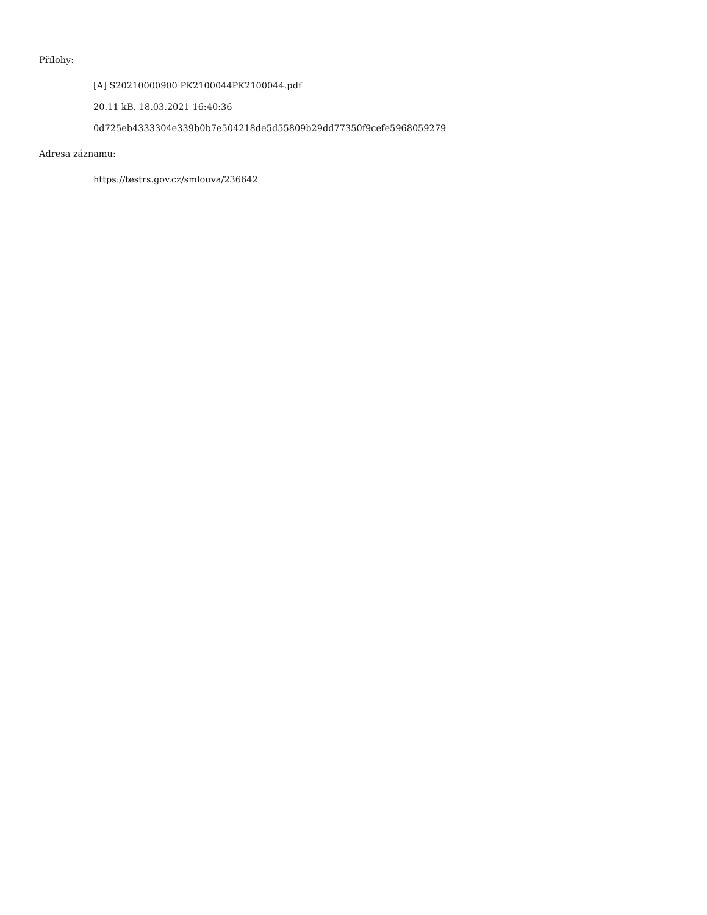Přílohy:
[A] S20210000900 PK2100044PK2100044.pdf
20.11 kB, 18.03.2021 16:40:36
0d725eb4333304e339b0b7e504218de5d55809b29dd77350f9cefe5968059279
Adresa záznamu:
https://testrs.gov.cz/smlouva/236642